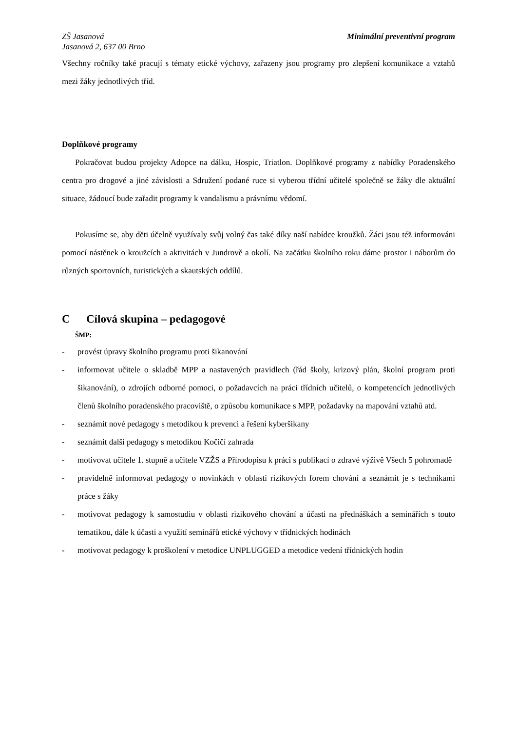ZŠ Jasanová
Jasanová 2, 637 00 Brno Minimální preventivní program
Všechny ročníky také pracují s tématy etické výchovy, zařazeny jsou programy pro zlepšení komunikace a vztahů mezi žáky jednotlivých tříd.
Doplňkové programy
Pokračovat budou projekty Adopce na dálku, Hospic, Triatlon. Doplňkové programy z nabídky Poradenského centra pro drogové a jiné závislosti a Sdružení podané ruce si vyberou třídní učitelé společně se žáky dle aktuální situace, žádoucí bude zařadit programy k vandalismu a právnímu vědomí.
Pokusíme se, aby děti účelně využívaly svůj volný čas také díky naší nabídce kroužků. Žáci jsou též informováni pomocí nástěnek o kroužcích a aktivitách v Jundrově a okolí. Na začátku školního roku dáme prostor i náborům do různých sportovních, turistických a skautských oddílů.
C Cílová skupina – pedagogové
ŠMP:
- provést úpravy školního programu proti šikanování
- informovat učitele o skladbě MPP a nastavených pravidlech (řád školy, krizový plán, školní program proti šikanování), o zdrojích odborné pomoci, o požadavcích na práci třídních učitelů, o kompetencích jednotlivých členů školního poradenského pracoviště, o způsobu komunikace s MPP, požadavky na mapování vztahů atd.
- seznámit nové pedagogy s metodikou k prevenci a řešení kyberšikany
- seznámit další pedagogy s metodikou Kočičí zahrada
- motivovat učitele 1. stupně a učitele VZŽS a Přírodopisu k práci s publikací o zdravé výživě Všech 5 pohromadě
- pravidelně informovat pedagogy o novinkách v oblasti rizikových forem chování a seznámit je s technikami práce s žáky
- motivovat pedagogy k samostudiu v oblasti rizikového chování a účasti na přednáškách a seminářích s touto tematikou, dále k účasti a využití seminářů etické výchovy v třídnických hodinách
- motivovat pedagogy k proškolení v metodice UNPLUGGED a metodice vedení třídnických hodin